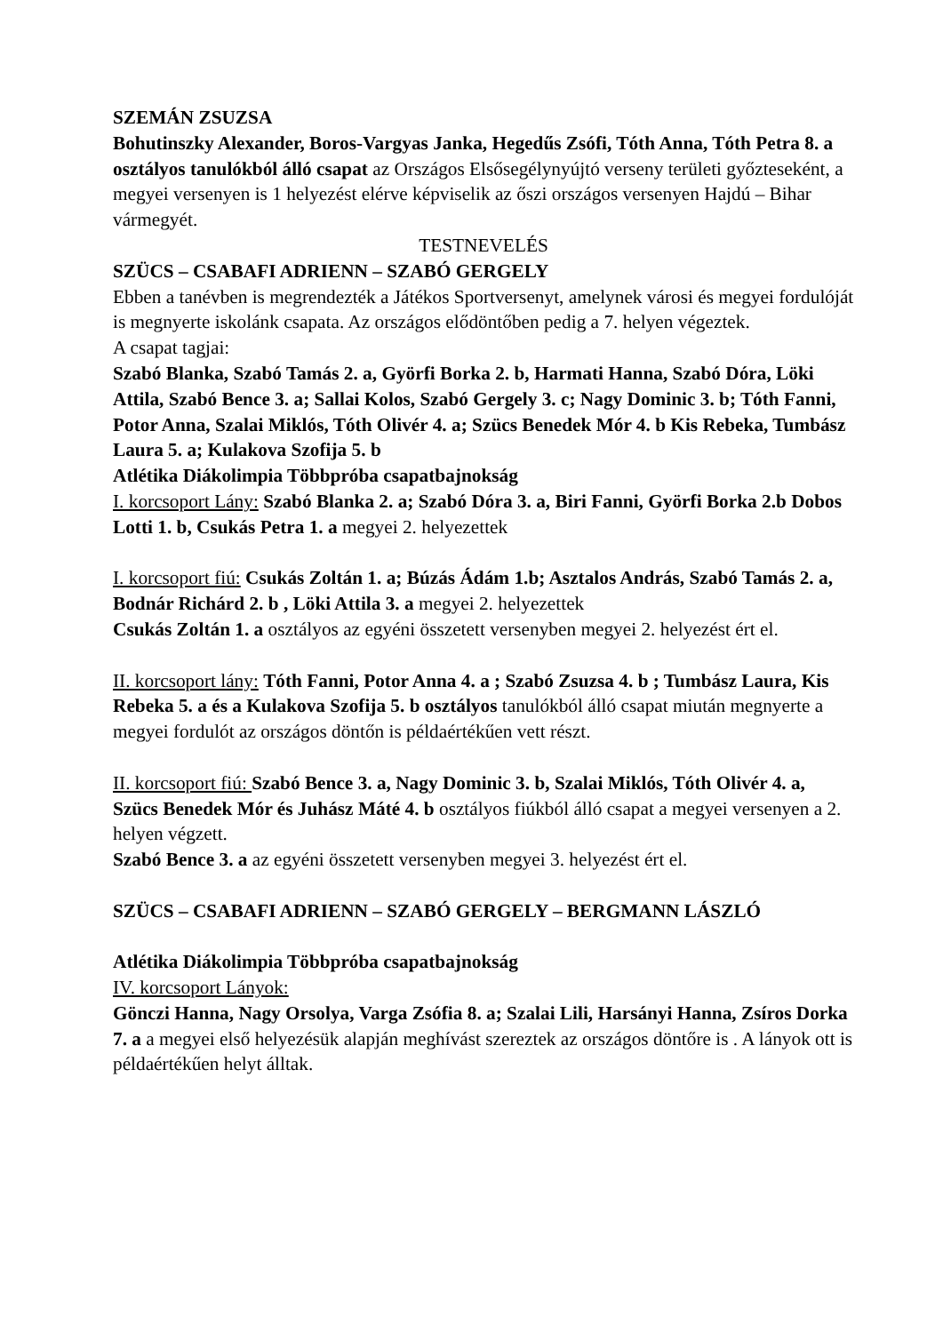SZEMÁN ZSUZSA
Bohutinszky Alexander, Boros-Vargyas Janka, Hegedűs Zsófi, Tóth Anna, Tóth Petra 8. a osztályos tanulókból álló csapat az Országos Elsősegélynyújtó verseny területi győzteseként, a megyei versenyen is 1 helyezést elérve képviselik az őszi országos versenyen Hajdú – Bihar vármegyét.
TESTNEVELÉS
SZÜCS – CSABAFI ADRIENN – SZABÓ GERGELY
Ebben a tanévben is megrendezték a Játékos Sportversenyt, amelynek városi és megyei fordulóját is megnyerte iskolánk csapata. Az országos elődöntőben pedig a 7. helyen végeztek.
A csapat tagjai:
Szabó Blanka, Szabó Tamás 2. a, Györfi Borka 2. b, Harmati Hanna, Szabó Dóra, Löki Attila, Szabó Bence 3. a; Sallai Kolos, Szabó Gergely 3. c; Nagy Dominic 3. b; Tóth Fanni, Potor Anna, Szalai Miklós, Tóth Olivér 4. a; Szücs Benedek Mór 4. b Kis Rebeka, Tumbász Laura 5. a; Kulakova Szofija 5. b
Atlétika Diákolimpia Többpróba csapatbajnokság
I. korcsoport Lány: Szabó Blanka 2. a; Szabó Dóra 3. a, Biri Fanni, Györfi Borka 2.b Dobos Lotti 1. b, Csukás Petra 1. a megyei 2. helyezettek
I. korcsoport fiú: Csukás Zoltán 1. a; Búzás Ádám 1.b; Asztalos András, Szabó Tamás 2. a, Bodnár Richárd 2. b , Löki Attila 3. a megyei 2. helyezettek
Csukás Zoltán 1. a osztályos az egyéni összetett versenyben megyei 2. helyezést ért el.
II. korcsoport lány: Tóth Fanni, Potor Anna 4. a ; Szabó Zsuzsa 4. b ; Tumbász Laura, Kis Rebeka 5. a és a Kulakova Szofija 5. b osztályos tanulókból álló csapat miután megnyerte a megyei fordulót az országos döntőn is példaértékűen vett részt.
II. korcsoport fiú: Szabó Bence 3. a, Nagy Dominic 3. b, Szalai Miklós, Tóth Olivér 4. a, Szücs Benedek Mór és Juhász Máté 4. b osztályos fiúkból álló csapat a megyei versenyen a 2. helyen végzett.
Szabó Bence 3. a az egyéni összetett versenyben megyei 3. helyezést ért el.
SZÜCS – CSABAFI ADRIENN – SZABÓ GERGELY – BERGMANN LÁSZLÓ
Atlétika Diákolimpia Többpróba csapatbajnokság
IV. korcsoport Lányok:
Gönczi Hanna, Nagy Orsolya, Varga Zsófia 8. a; Szalai Lili, Harsányi Hanna, Zsíros Dorka 7. a a megyei első helyezésük alapján meghívást szereztek az országos döntőre is . A lányok ott is példaértékűen helyt álltak.